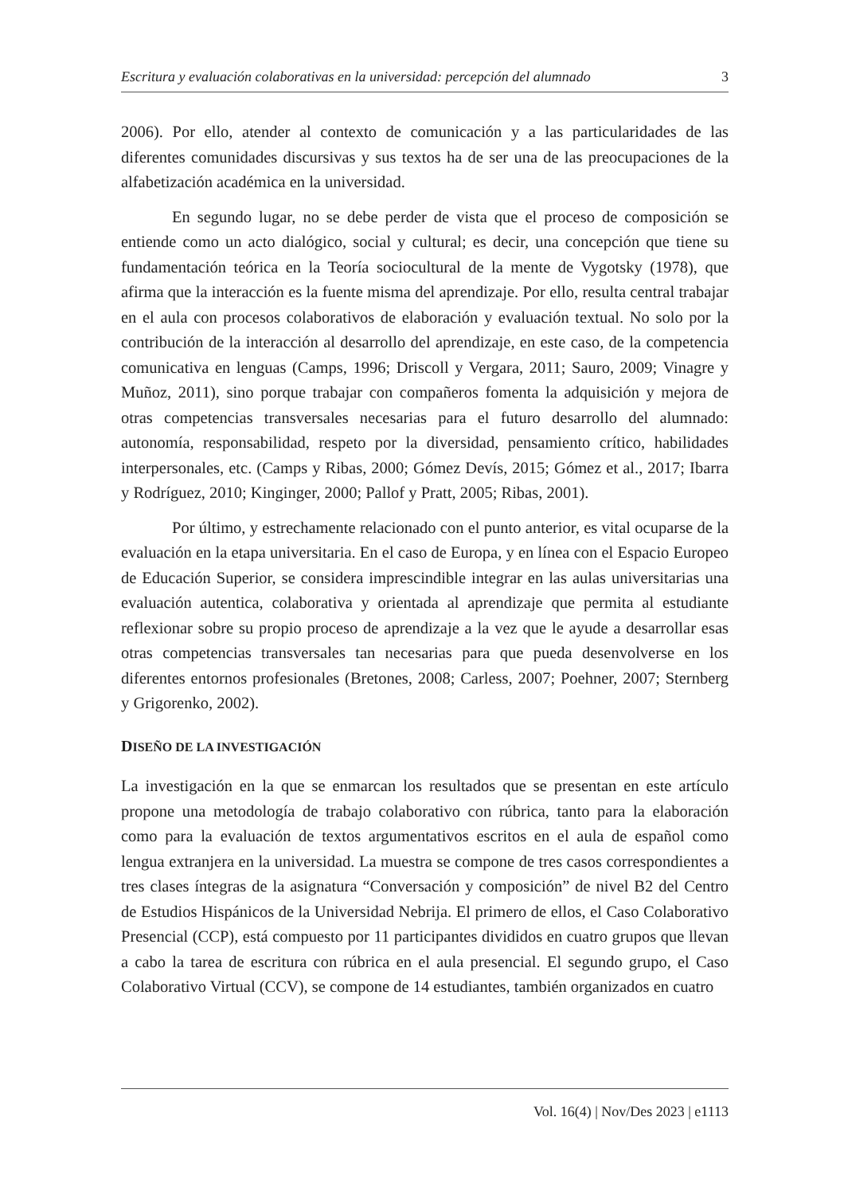Escritura y evaluación colaborativas en la universidad: percepción del alumnado 3
2006). Por ello, atender al contexto de comunicación y a las particularidades de las diferentes comunidades discursivas y sus textos ha de ser una de las preocupaciones de la alfabetización académica en la universidad.
En segundo lugar, no se debe perder de vista que el proceso de composición se entiende como un acto dialógico, social y cultural; es decir, una concepción que tiene su fundamentación teórica en la Teoría sociocultural de la mente de Vygotsky (1978), que afirma que la interacción es la fuente misma del aprendizaje. Por ello, resulta central trabajar en el aula con procesos colaborativos de elaboración y evaluación textual. No solo por la contribución de la interacción al desarrollo del aprendizaje, en este caso, de la competencia comunicativa en lenguas (Camps, 1996; Driscoll y Vergara, 2011; Sauro, 2009; Vinagre y Muñoz, 2011), sino porque trabajar con compañeros fomenta la adquisición y mejora de otras competencias transversales necesarias para el futuro desarrollo del alumnado: autonomía, responsabilidad, respeto por la diversidad, pensamiento crítico, habilidades interpersonales, etc. (Camps y Ribas, 2000; Gómez Devís, 2015; Gómez et al., 2017; Ibarra y Rodríguez, 2010; Kinginger, 2000; Pallof y Pratt, 2005; Ribas, 2001).
Por último, y estrechamente relacionado con el punto anterior, es vital ocuparse de la evaluación en la etapa universitaria. En el caso de Europa, y en línea con el Espacio Europeo de Educación Superior, se considera imprescindible integrar en las aulas universitarias una evaluación autentica, colaborativa y orientada al aprendizaje que permita al estudiante reflexionar sobre su propio proceso de aprendizaje a la vez que le ayude a desarrollar esas otras competencias transversales tan necesarias para que pueda desenvolverse en los diferentes entornos profesionales (Bretones, 2008; Carless, 2007; Poehner, 2007; Sternberg y Grigorenko, 2002).
DISEÑO DE LA INVESTIGACIÓN
La investigación en la que se enmarcan los resultados que se presentan en este artículo propone una metodología de trabajo colaborativo con rúbrica, tanto para la elaboración como para la evaluación de textos argumentativos escritos en el aula de español como lengua extranjera en la universidad. La muestra se compone de tres casos correspondientes a tres clases íntegras de la asignatura “Conversación y composición” de nivel B2 del Centro de Estudios Hispánicos de la Universidad Nebrija. El primero de ellos, el Caso Colaborativo Presencial (CCP), está compuesto por 11 participantes divididos en cuatro grupos que llevan a cabo la tarea de escritura con rúbrica en el aula presencial. El segundo grupo, el Caso Colaborativo Virtual (CCV), se compone de 14 estudiantes, también organizados en cuatro
Vol. 16(4) | Nov/Des 2023 | e1113